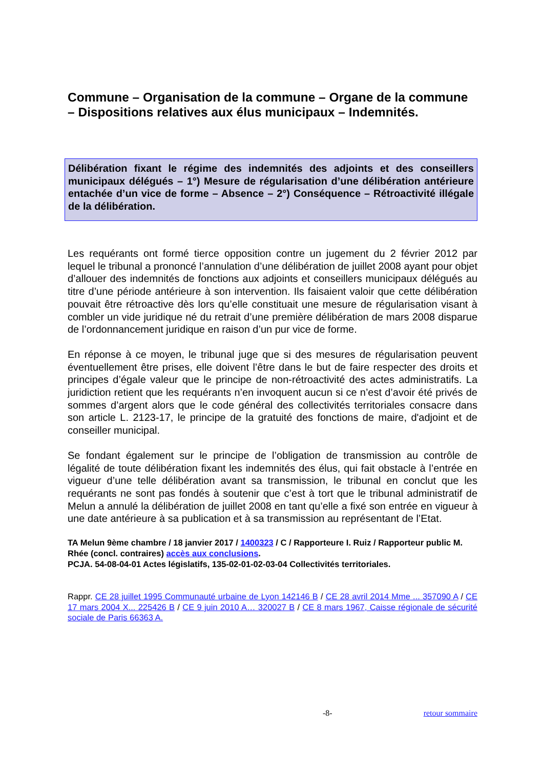Commune – Organisation de la commune – Organe de la commune – Dispositions relatives aux élus municipaux – Indemnités.
Délibération fixant le régime des indemnités des adjoints et des conseillers municipaux délégués – 1°) Mesure de régularisation d’une délibération antérieure entachée d’un vice de forme – Absence – 2°) Conséquence – Rétroactivité illégale de la délibération.
Les requérants ont formé tierce opposition contre un jugement du 2 février 2012 par lequel le tribunal a prononcé l’annulation d’une délibération de juillet 2008 ayant pour objet d’allouer des indemnités de fonctions aux adjoints et conseillers municipaux délégués au titre d’une période antérieure à son intervention. Ils faisaient valoir que cette délibération pouvait être rétroactive dès lors qu’elle constituait une mesure de régularisation visant à combler un vide juridique né du retrait d’une première délibération de mars 2008 disparue de l’ordonnancement juridique en raison d’un pur vice de forme.
En réponse à ce moyen, le tribunal juge que si des mesures de régularisation peuvent éventuellement être prises, elle doivent l’être dans le but de faire respecter des droits et principes d’égale valeur que le principe de non-rétroactivité des actes administratifs. La juridiction retient que les requérants n’en invoquent aucun si ce n’est d’avoir été privés de sommes d’argent alors que le code général des collectivités territoriales consacre dans son article L. 2123-17, le principe de la gratuité des fonctions de maire, d'adjoint et de conseiller municipal.
Se fondant également sur le principe de l’obligation de transmission au contrôle de légalité de toute délibération fixant les indemnités des élus, qui fait obstacle à l’entrée en vigueur d’une telle délibération avant sa transmission, le tribunal en conclut que les requérants ne sont pas fondés à soutenir que c’est à tort que le tribunal administratif de Melun a annulé la délibération de juillet 2008 en tant qu’elle a fixé son entrée en vigueur à une date antérieure à sa publication et à sa transmission au représentant de l’Etat.
TA Melun 9ème chambre / 18 janvier 2017 / 1400323 / C / Rapporteure I. Ruiz / Rapporteur public M. Rhée (concl. contraires) accès aux conclusions.
PCJA. 54-08-04-01 Actes législatifs, 135-02-01-02-03-04 Collectivités territoriales.
Rappr. CE 28 juillet 1995 Communauté urbaine de Lyon 142146 B / CE 28 avril 2014 Mme ... 357090 A / CE 17 mars 2004 X... 225426 B / CE 9 juin 2010 A… 320027 B / CE 8 mars 1967, Caisse régionale de sécurité sociale de Paris 66363 A.
-8- retour sommaire